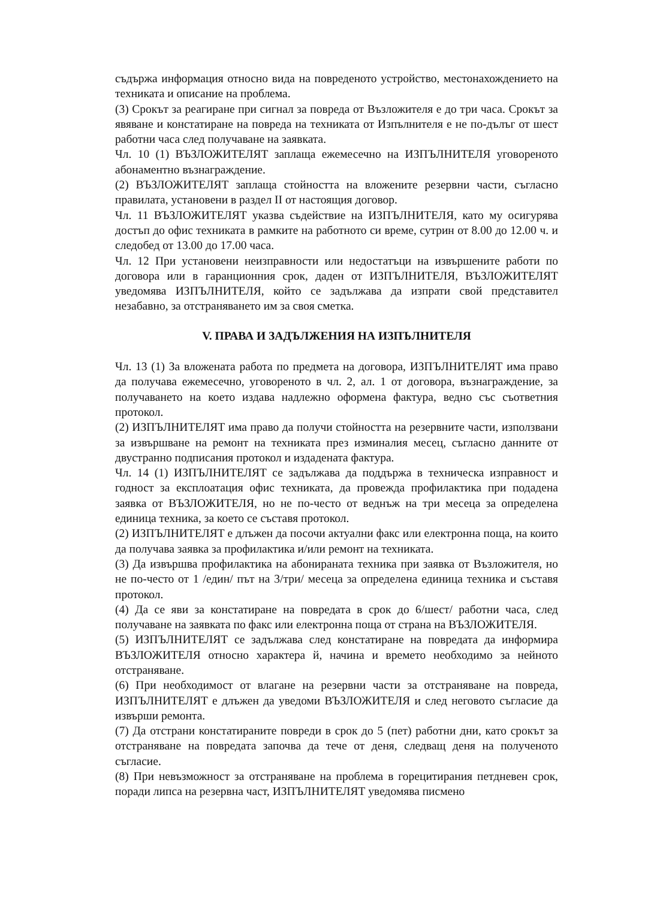съдържа информация относно вида на повреденото устройство, местонахождението на техниката и описание на проблема.
(3) Срокът за реагиране при сигнал за повреда от Възложителя е до три часа. Срокът за явяване и констатиране на повреда на техниката от Изпълнителя е не по-дълъг от шест работни часа след получаване на заявката.
Чл. 10 (1) ВЪЗЛОЖИТЕЛЯТ заплаща ежемесечно на ИЗПЪЛНИТЕЛЯ уговореното абонаментно възнаграждение.
(2) ВЪЗЛОЖИТЕЛЯТ заплаща стойността на вложените резервни части, съгласно правилата, установени в раздел II от настоящия договор.
Чл. 11 ВЪЗЛОЖИТЕЛЯТ указва съдействие на ИЗПЪЛНИТЕЛЯ, като му осигурява достъп до офис техниката в рамките на работното си време, сутрин от 8.00 до 12.00 ч. и следобед от 13.00 до 17.00 часа.
Чл. 12 При установени неизправности или недостатъци на извършените работи по договора или в гаранционния срок, даден от ИЗПЪЛНИТЕЛЯ, ВЪЗЛОЖИТЕЛЯТ уведомява ИЗПЪЛНИТЕЛЯ, който се задължава да изпрати свой представител незабавно, за отстраняването им за своя сметка.
V. ПРАВА И ЗАДЪЛЖЕНИЯ НА ИЗПЪЛНИТЕЛЯ
Чл. 13 (1) За вложената работа по предмета на договора, ИЗПЪЛНИТЕЛЯТ има право да получава ежемесечно, уговореното в чл. 2, ал. 1 от договора, възнаграждение, за получаването на което издава надлежно оформена фактура, ведно със съответния протокол.
(2) ИЗПЪЛНИТЕЛЯТ има право да получи стойността на резервните части, използвани за извършване на ремонт на техниката през изминалия месец, съгласно данните от двустранно подписания протокол и издадената фактура.
Чл. 14 (1) ИЗПЪЛНИТЕЛЯТ се задължава да поддържа в техническа изправност и годност за експлоатация офис техниката, да провежда профилактика при подадена заявка от ВЪЗЛОЖИТЕЛЯ, но не по-често от веднъж на три месеца за определена единица техника, за което се съставя протокол.
(2) ИЗПЪЛНИТЕЛЯТ е длъжен да посочи актуални факс или електронна поща, на които да получава заявка за профилактика и/или ремонт на техниката.
(3) Да извършва профилактика на абонираната техника при заявка от Възложителя, но не по-често от 1 /един/ път на 3/три/ месеца за определена единица техника и съставя протокол.
(4) Да се яви за констатиране на повредата в срок до 6/шест/ работни часа, след получаване на заявката по факс или електронна поща от страна на ВЪЗЛОЖИТЕЛЯ.
(5) ИЗПЪЛНИТЕЛЯТ се задължава след констатиране на повредата да информира ВЪЗЛОЖИТЕЛЯ относно характера й, начина и времето необходимо за нейното отстраняване.
(6) При необходимост от влагане на резервни части за отстраняване на повреда, ИЗПЪЛНИТЕЛЯТ е длъжен да уведоми ВЪЗЛОЖИТЕЛЯ и след неговото съгласие да извърши ремонта.
(7) Да отстрани констатираните повреди в срок до 5 (пет) работни дни, като срокът за отстраняване на повредата започва да тече от деня, следващ деня на полученото съгласие.
(8) При невъзможност за отстраняване на проблема в горецитирания петдневен срок, поради липса на резервна част, ИЗПЪЛНИТЕЛЯТ уведомява писмено